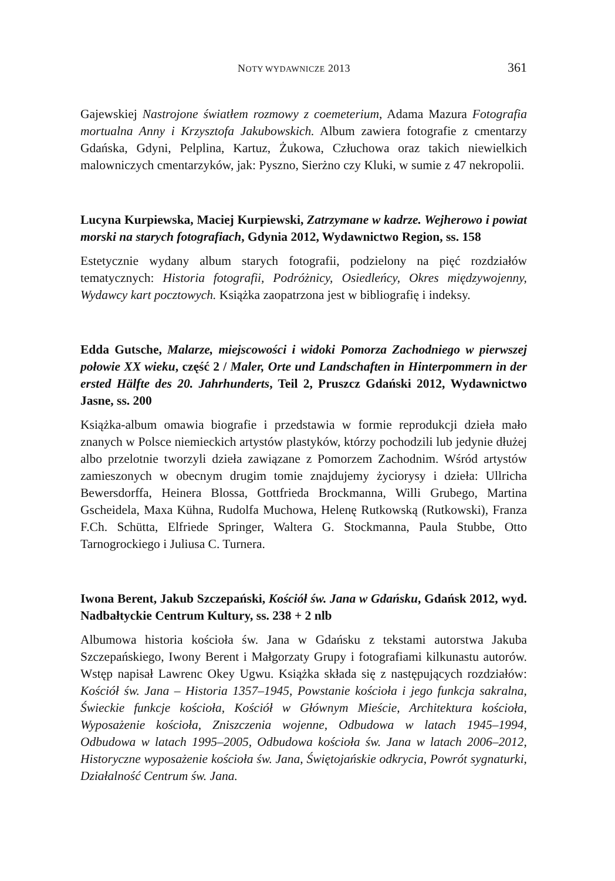NOTY WYDAWNICZE 2013 361
Gajewskiej Nastrojone światłem rozmowy z coemeterium, Adama Mazura Fotografia mortualna Anny i Krzysztofa Jakubowskich. Album zawiera fotografie z cmentarzy Gdańska, Gdyni, Pelplina, Kartuz, Żukowa, Człuchowa oraz takich niewielkich malowniczych cmentarzyków, jak: Pyszno, Sierżno czy Kluki, w sumie z 47 nekropolii.
Lucyna Kurpiewska, Maciej Kurpiewski, Zatrzymane w kadrze. Wejherowo i powiat morski na starych fotografiach, Gdynia 2012, Wydawnictwo Region, ss. 158
Estetycznie wydany album starych fotografii, podzielony na pięć rozdziałów tematycznych: Historia fotografii, Podróżnicy, Osiedleńcy, Okres międzywojenny, Wydawcy kart pocztowych. Książka zaopatrzona jest w bibliografię i indeksy.
Edda Gutsche, Malarze, miejscowości i widoki Pomorza Zachodniego w pierwszej połowie XX wieku, część 2 / Maler, Orte und Landschaften in Hinterpommern in der ersted Hälfte des 20. Jahrhunderts, Teil 2, Pruszcz Gdański 2012, Wydawnictwo Jasne, ss. 200
Książka-album omawia biografie i przedstawia w formie reprodukcji dzieła mało znanych w Polsce niemieckich artystów plastyków, którzy pochodzili lub jedynie dłużej albo przelotnie tworzyli dzieła zawiązane z Pomorzem Zachodnim. Wśród artystów zamieszonych w obecnym drugim tomie znajdujemy życiorysy i dzieła: Ullricha Bewersdorffa, Heinera Blossa, Gottfrieda Brockmanna, Willi Grubego, Martina Gscheidela, Maxa Kühna, Rudolfa Muchowa, Helenę Rutkowską (Rutkowski), Franza F.Ch. Schütta, Elfriede Springer, Waltera G. Stockmanna, Paula Stubbe, Otto Tarnogrockiego i Juliusa C. Turnera.
Iwona Berent, Jakub Szczepański, Kościół św. Jana w Gdańsku, Gdańsk 2012, wyd. Nadbałtyckie Centrum Kultury, ss. 238 + 2 nlb
Albumowa historia kościoła św. Jana w Gdańsku z tekstami autorstwa Jakuba Szczepańskiego, Iwony Berent i Małgorzaty Grupy i fotografiami kilkunastu autorów. Wstęp napisał Lawrenc Okey Ugwu. Książka składa się z następujących rozdziałów: Kościół św. Jana – Historia 1357–1945, Powstanie kościoła i jego funkcja sakralna, Świeckie funkcje kościoła, Kościół w Głównym Mieście, Architektura kościoła, Wyposażenie kościoła, Zniszczenia wojenne, Odbudowa w latach 1945–1994, Odbudowa w latach 1995–2005, Odbudowa kościoła św. Jana w latach 2006–2012, Historyczne wyposażenie kościoła św. Jana, Świętojańskie odkrycia, Powrót sygnaturki, Działalność Centrum św. Jana.